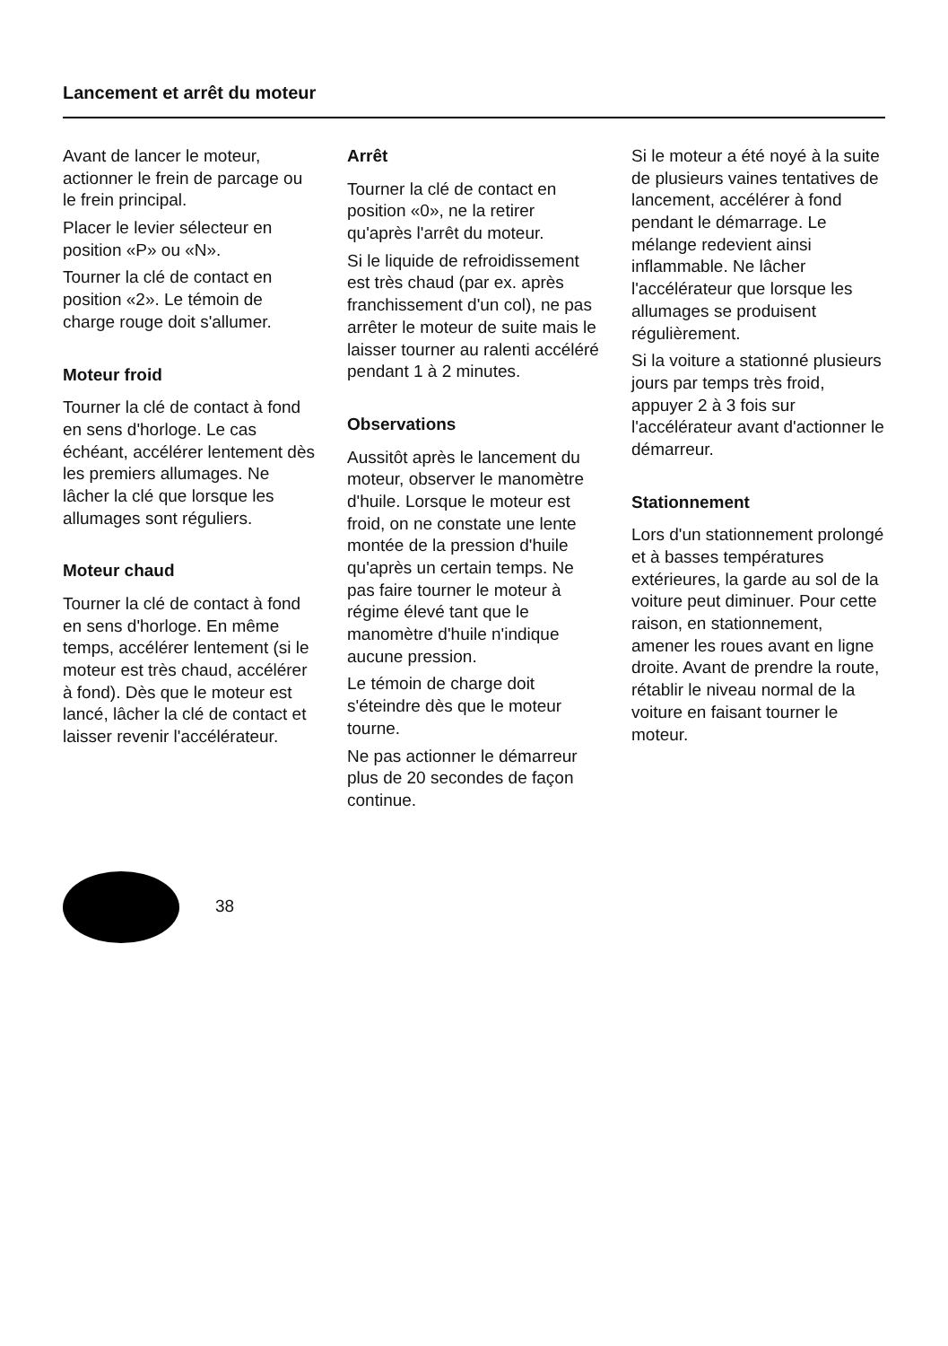Lancement et arrêt du moteur
Avant de lancer le moteur, actionner le frein de parcage ou le frein principal.
Placer le levier sélecteur en position «P» ou «N».
Tourner la clé de contact en position «2». Le témoin de charge rouge doit s'allumer.
Moteur froid
Tourner la clé de contact à fond en sens d'horloge. Le cas échéant, accélérer lentement dès les premiers allumages. Ne lâcher la clé que lorsque les allumages sont réguliers.
Moteur chaud
Tourner la clé de contact à fond en sens d'horloge. En même temps, accélérer lentement (si le moteur est très chaud, accélérer à fond). Dès que le moteur est lancé, lâcher la clé de contact et laisser revenir l'accélérateur.
Arrêt
Tourner la clé de contact en position «0», ne la retirer qu'après l'arrêt du moteur.
Si le liquide de refroidissement est très chaud (par ex. après franchissement d'un col), ne pas arrêter le moteur de suite mais le laisser tourner au ralenti accéléré pendant 1 à 2 minutes.
Observations
Aussitôt après le lancement du moteur, observer le manomètre d'huile. Lorsque le moteur est froid, on ne constate une lente montée de la pression d'huile qu'après un certain temps. Ne pas faire tourner le moteur à régime élevé tant que le manomètre d'huile n'indique aucune pression.
Le témoin de charge doit s'éteindre dès que le moteur tourne.
Ne pas actionner le démarreur plus de 20 secondes de façon continue.
Si le moteur a été noyé à la suite de plusieurs vaines tentatives de lancement, accélérer à fond pendant le démarrage. Le mélange redevient ainsi inflammable. Ne lâcher l'accélérateur que lorsque les allumages se produisent régulièrement.
Si la voiture a stationné plusieurs jours par temps très froid, appuyer 2 à 3 fois sur l'accélérateur avant d'actionner le démarreur.
Stationnement
Lors d'un stationnement prolongé et à basses températures extérieures, la garde au sol de la voiture peut diminuer. Pour cette raison, en stationnement, amener les roues avant en ligne droite. Avant de prendre la route, rétablir le niveau normal de la voiture en faisant tourner le moteur.
38